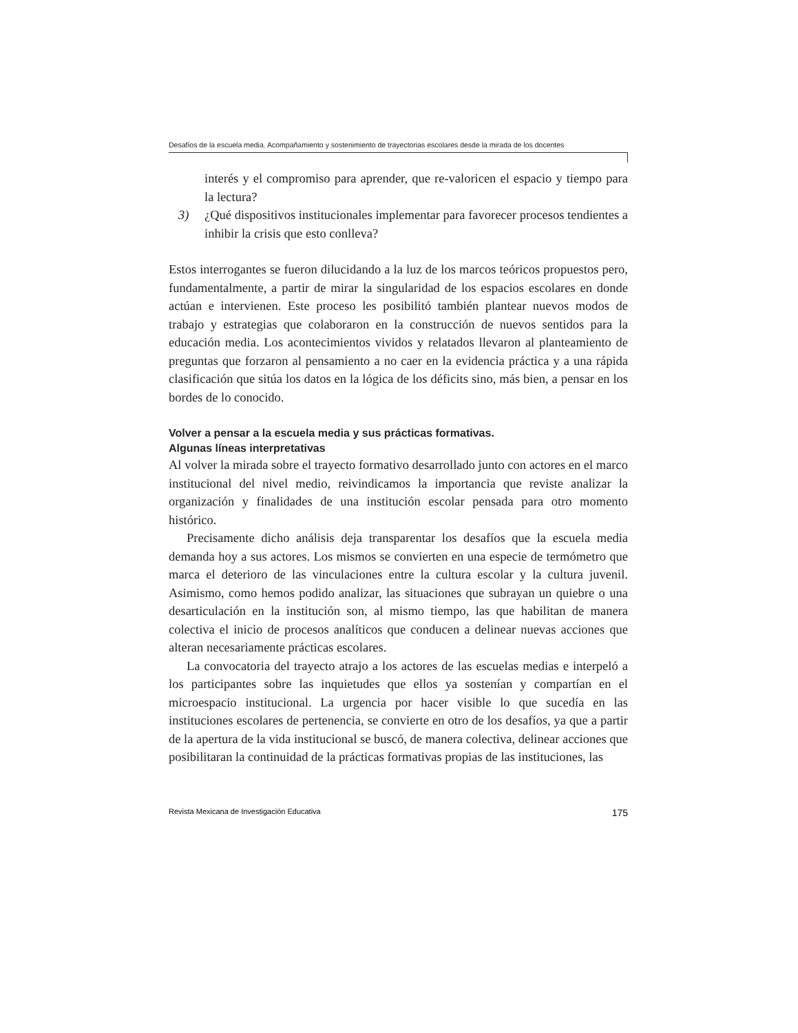Desafíos de la escuela media. Acompañamiento y sostenimiento de trayectorias escolares desde la mirada de los docentes
interés y el compromiso para aprender, que re-valoricen el espacio y tiempo para la lectura?
3) ¿Qué dispositivos institucionales implementar para favorecer procesos tendientes a inhibir la crisis que esto conlleva?
Estos interrogantes se fueron dilucidando a la luz de los marcos teóricos propuestos pero, fundamentalmente, a partir de mirar la singularidad de los espacios escolares en donde actúan e intervienen. Este proceso les posibilitó también plantear nuevos modos de trabajo y estrategias que colaboraron en la construcción de nuevos sentidos para la educación media. Los acontecimientos vividos y relatados llevaron al planteamiento de preguntas que forzaron al pensamiento a no caer en la evidencia práctica y a una rápida clasificación que sitúa los datos en la lógica de los déficits sino, más bien, a pensar en los bordes de lo conocido.
Volver a pensar a la escuela media y sus prácticas formativas.
Algunas líneas interpretativas
Al volver la mirada sobre el trayecto formativo desarrollado junto con actores en el marco institucional del nivel medio, reivindicamos la importancia que reviste analizar la organización y finalidades de una institución escolar pensada para otro momento histórico.
Precisamente dicho análisis deja transparentar los desafíos que la escuela media demanda hoy a sus actores. Los mismos se convierten en una especie de termómetro que marca el deterioro de las vinculaciones entre la cultura escolar y la cultura juvenil. Asimismo, como hemos podido analizar, las situaciones que subrayan un quiebre o una desarticulación en la institución son, al mismo tiempo, las que habilitan de manera colectiva el inicio de procesos analíticos que conducen a delinear nuevas acciones que alteran necesariamente prácticas escolares.
La convocatoria del trayecto atrajo a los actores de las escuelas medias e interpeló a los participantes sobre las inquietudes que ellos ya sostenían y compartían en el microespacio institucional. La urgencia por hacer visible lo que sucedía en las instituciones escolares de pertenencia, se convierte en otro de los desafíos, ya que a partir de la apertura de la vida institucional se buscó, de manera colectiva, delinear acciones que posibilitaran la continuidad de la prácticas formativas propias de las instituciones, las
Revista Mexicana de Investigación Educativa 175